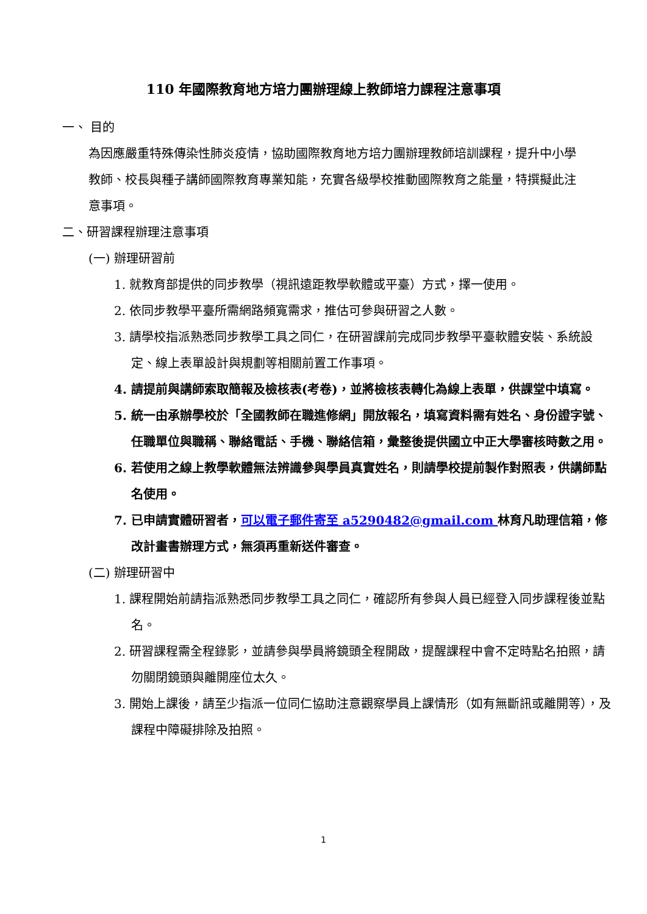110 年國際教育地方培力團辦理線上教師培力課程注意事項
一、 目的
為因應嚴重特殊傳染性肺炎疫情，協助國際教育地方培力團辦理教師培訓課程，提升中小學教師、校長與種子講師國際教育專業知能，充實各級學校推動國際教育之能量，特撰擬此注意事項。
二、研習課程辦理注意事項
(一) 辦理研習前
1. 就教育部提供的同步教學（視訊遠距教學軟體或平臺）方式，擇一使用。
2. 依同步教學平臺所需網路頻寬需求，推估可參與研習之人數。
3. 請學校指派熟悉同步教學工具之同仁，在研習課前完成同步教學平臺軟體安裝、系統設定、線上表單設計與規劃等相關前置工作事項。
4. 請提前與講師索取簡報及檢核表(考卷)，並將檢核表轉化為線上表單，供課堂中填寫。
5. 統一由承辦學校於「全國教師在職進修網」開放報名，填寫資料需有姓名、身份證字號、任職單位與職稱、聯絡電話、手機、聯絡信箱，彙整後提供國立中正大學審核時數之用。
6. 若使用之線上教學軟體無法辨識參與學員真實姓名，則請學校提前製作對照表，供講師點名使用。
7. 已申請實體研習者，可以電子郵件寄至 a5290482@gmail.com 林育凡助理信箱，修改計畫書辦理方式，無須再重新送件審查。
(二) 辦理研習中
1. 課程開始前請指派熟悉同步教學工具之同仁，確認所有參與人員已經登入同步課程後並點名。
2. 研習課程需全程錄影，並請參與學員將鏡頭全程開啟，提醒課程中會不定時點名拍照，請勿關閉鏡頭與離開座位太久。
3. 開始上課後，請至少指派一位同仁協助注意觀察學員上課情形（如有無斷訊或離開等），及課程中障礙排除及拍照。
1